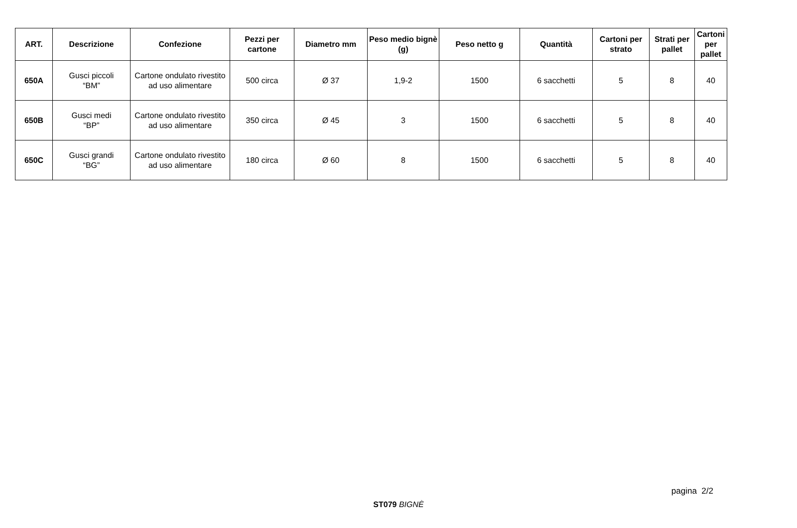| ART. | Descrizione | Confezione | Pezzi per cartone | Diametro mm | Peso medio bignè (g) | Peso netto g | Quantità | Cartoni per strato | Strati per pallet | Cartoni per pallet |
| --- | --- | --- | --- | --- | --- | --- | --- | --- | --- | --- |
| 650A | Gusci piccoli “BM” | Cartone ondulato rivestito ad uso alimentare | 500 circa | Ø 37 | 1,9-2 | 1500 | 6 sacchetti | 5 | 8 | 40 |
| 650B | Gusci medi “BP” | Cartone ondulato rivestito ad uso alimentare | 350 circa | Ø 45 | 3 | 1500 | 6 sacchetti | 5 | 8 | 40 |
| 650C | Gusci grandi “BG” | Cartone ondulato rivestito ad uso alimentare | 180 circa | Ø 60 | 8 | 1500 | 6 sacchetti | 5 | 8 | 40 |
pagina 2/2
ST079 BIGNÈ